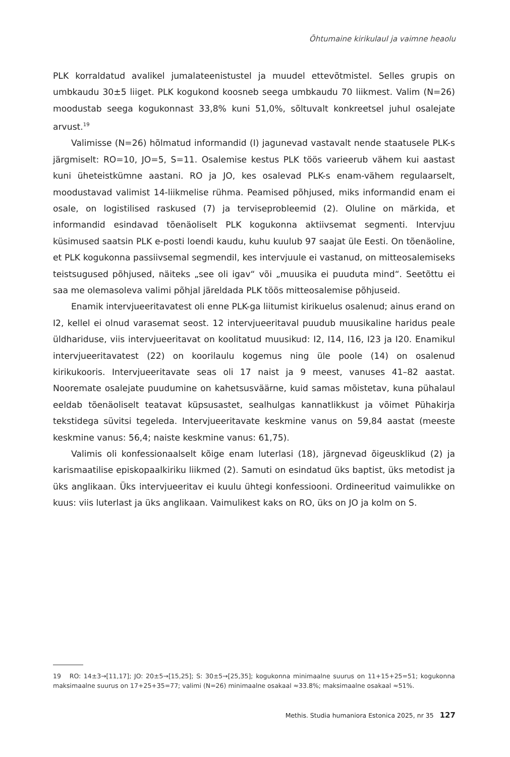Õhtumaine kirikulaul ja vaimne heaolu
PLK korraldatud avalikel jumalateenistustel ja muudel ettevõtmistel. Selles grupis on umbkaudu 30±5 liiget. PLK kogukond koosneb seega umbkaudu 70 liikmest. Valim (N=26) moodustab seega kogukonnast 33,8% kuni 51,0%, sõltuvalt konkreetsel juhul osalejate arvust.<sup>19</sup>
Valimisse (N=26) hõlmatud informandid (I) jagunevad vastavalt nende staatusele PLK-s järgmiselt: RO=10, JO=5, S=11. Osalemise kestus PLK töös varieerub vähem kui aastast kuni üheteistkümne aastani. RO ja JO, kes osalevad PLK-s enam-vähem regulaarselt, moodustavad valimist 14-liikmelise rühma. Peamised põhjused, miks informandid enam ei osale, on logistilised raskused (7) ja terviseprobleemid (2). Oluline on märkida, et informandid esindavad tõenäoliselt PLK kogukonna aktiivsemat segmenti. Intervjuu küsimused saatsin PLK e-posti loendi kaudu, kuhu kuulub 97 saajat üle Eesti. On tõenäoline, et PLK kogukonna passiivsemal segmendil, kes intervjuule ei vastanud, on mitteosalemiseks teistsugused põhjused, näiteks „see oli igav“ või „muusika ei puuduta mind“. Seetõttu ei saa me olemasoleva valimi põhjal järeldada PLK töös mitteosalemise põhjuseid.
Enamik intervjueeritavatest oli enne PLK-ga liitumist kirikuelus osalenud; ainus erand on I2, kellel ei olnud varasemat seost. 12 intervjueeritaval puudub muusikaline haridus peale üldhariduse, viis intervjueeritavat on koolitatud muusikud: I2, I14, I16, I23 ja I20. Enamikul intervjueeritavatest (22) on koorilaulu kogemus ning üle poole (14) on osalenud kirikukooris. Intervjueeritavate seas oli 17 naist ja 9 meest, vanuses 41–82 aastat. Nooremate osalejate puudumine on kahetsusväärne, kuid samas mõistetav, kuna pühalaul eeldab tõenäoliselt teatavat küpsusastet, sealhulgas kannatlikkust ja võimet Pühakirja tekstidega süvitsi tegeleda. Intervjueeritavate keskmine vanus on 59,84 aastat (meeste keskmine vanus: 56,4; naiste keskmine vanus: 61,75).
Valimis oli konfessionaalselt kõige enam luterlasi (18), järgnevad õigeusklikud (2) ja karismaatilise episkopaalkiriku liikmed (2). Samuti on esindatud üks baptist, üks metodist ja üks anglikaan. Üks intervjueeritav ei kuulu ühtegi konfessiooni. Ordineeritud vaimulikke on kuus: viis luterlast ja üks anglikaan. Vaimulikest kaks on RO, üks on JO ja kolm on S.
19 RO: 14±3→[11,17]; JO: 20±5→[15,25]; S: 30±5→[25,35]; kogukonna minimaalne suurus on 11+15+25=51; kogukonna maksimaalne suurus on 17+25+35=77; valimi (N=26) minimaalne osakaal ≈33.8%; maksimaalne osakaal ≈51%.
Methis. Studia humaniora Estonica 2025, nr 35 127